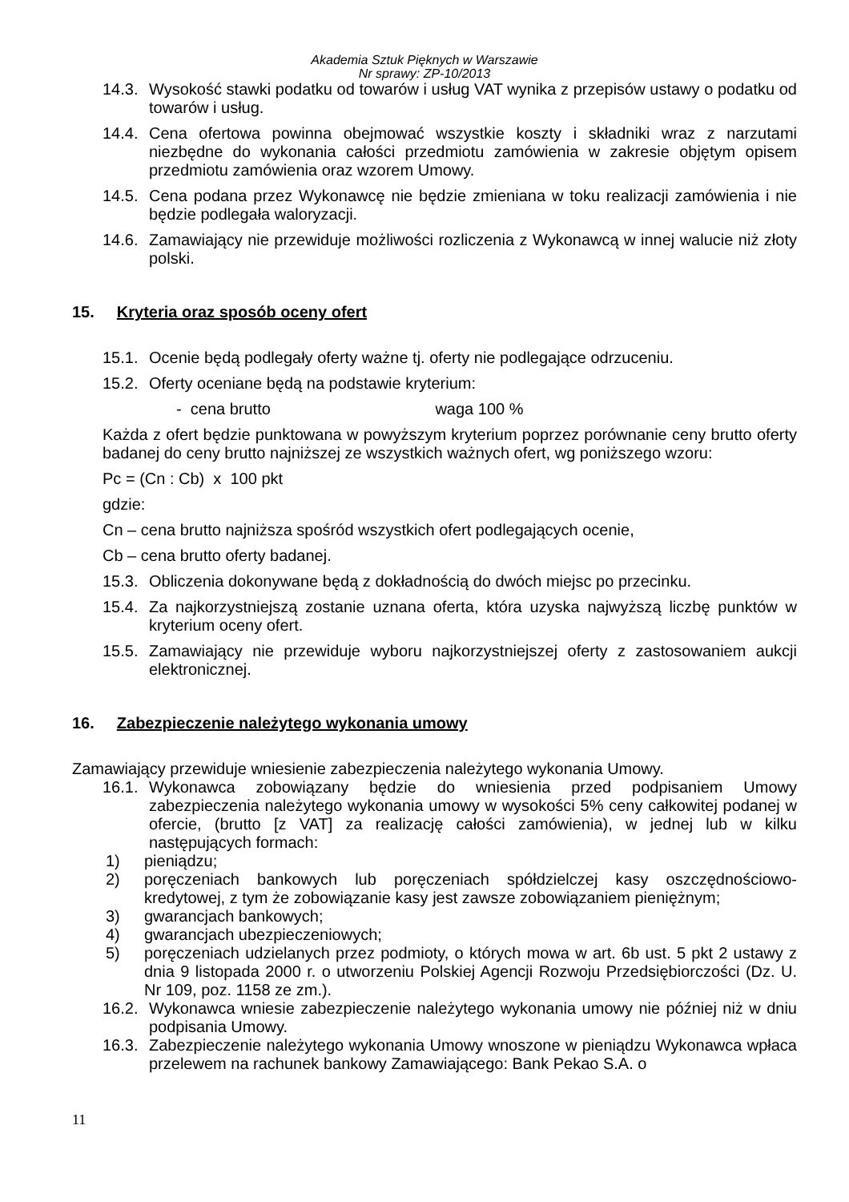Akademia Sztuk Pięknych w Warszawie
Nr sprawy: ZP-10/2013
14.3.
Wysokość stawki podatku od towarów i usług VAT wynika z przepisów ustawy o podatku od towarów i usług.
14.4.
Cena ofertowa powinna obejmować wszystkie koszty i składniki wraz z narzutami niezbędne do wykonania całości przedmiotu zamówienia w zakresie objętym opisem przedmiotu zamówienia oraz wzorem Umowy.
14.5.
Cena podana przez Wykonawcę nie będzie zmieniana w toku realizacji zamówienia i nie będzie podlegała waloryzacji.
14.6.
Zamawiający nie przewiduje możliwości rozliczenia z Wykonawcą w innej walucie niż złoty polski.
15. Kryteria oraz sposób oceny ofert
15.1.
Ocenie będą podlegały oferty ważne tj. oferty nie podlegające odrzuceniu.
15.2.
Oferty oceniane będą na podstawie kryterium:
- cena brutto waga 100 %
Każda z ofert będzie punktowana w powyższym kryterium poprzez porównanie ceny brutto oferty badanej do ceny brutto najniższej ze wszystkich ważnych ofert, wg poniższego wzoru:
Pc = (Cn : Cb) x 100 pkt
gdzie:
Cn – cena brutto najniższa spośród wszystkich ofert podlegających ocenie,
Cb – cena brutto oferty badanej.
15.3.
Obliczenia dokonywane będą z dokładnością do dwóch miejsc po przecinku.
15.4.
Za najkorzystniejszą zostanie uznana oferta, która uzyska najwyższą liczbę punktów w kryterium oceny ofert.
15.5.
Zamawiający nie przewiduje wyboru najkorzystniejszej oferty z zastosowaniem aukcji elektronicznej.
16. Zabezpieczenie należytego wykonania umowy
Zamawiający przewiduje wniesienie zabezpieczenia należytego wykonania Umowy.
16.1.
Wykonawca zobowiązany będzie do wniesienia przed podpisaniem Umowy zabezpieczenia należytego wykonania umowy w wysokości 5% ceny całkowitej podanej w ofercie, (brutto [z VAT] za realizację całości zamówienia), w jednej lub w kilku następujących formach:
1) pieniądzu;
2) poręczeniach bankowych lub poręczeniach spółdzielczej kasy oszczędnościowo-kredytowej, z tym że zobowiązanie kasy jest zawsze zobowiązaniem pieniężnym;
3) gwarancjach bankowych;
4) gwarancjach ubezpieczeniowych;
5) poręczeniach udzielanych przez podmioty, o których mowa w art. 6b ust. 5 pkt 2 ustawy z dnia 9 listopada 2000 r. o utworzeniu Polskiej Agencji Rozwoju Przedsiębiorczości (Dz. U. Nr 109, poz. 1158 ze zm.).
16.2.
Wykonawca wniesie zabezpieczenie należytego wykonania umowy nie później niż w dniu podpisania Umowy.
16.3.
Zabezpieczenie należytego wykonania Umowy wnoszone w pieniądzu Wykonawca wpłaca przelewem na rachunek bankowy Zamawiającego: Bank Pekao S.A. o
11